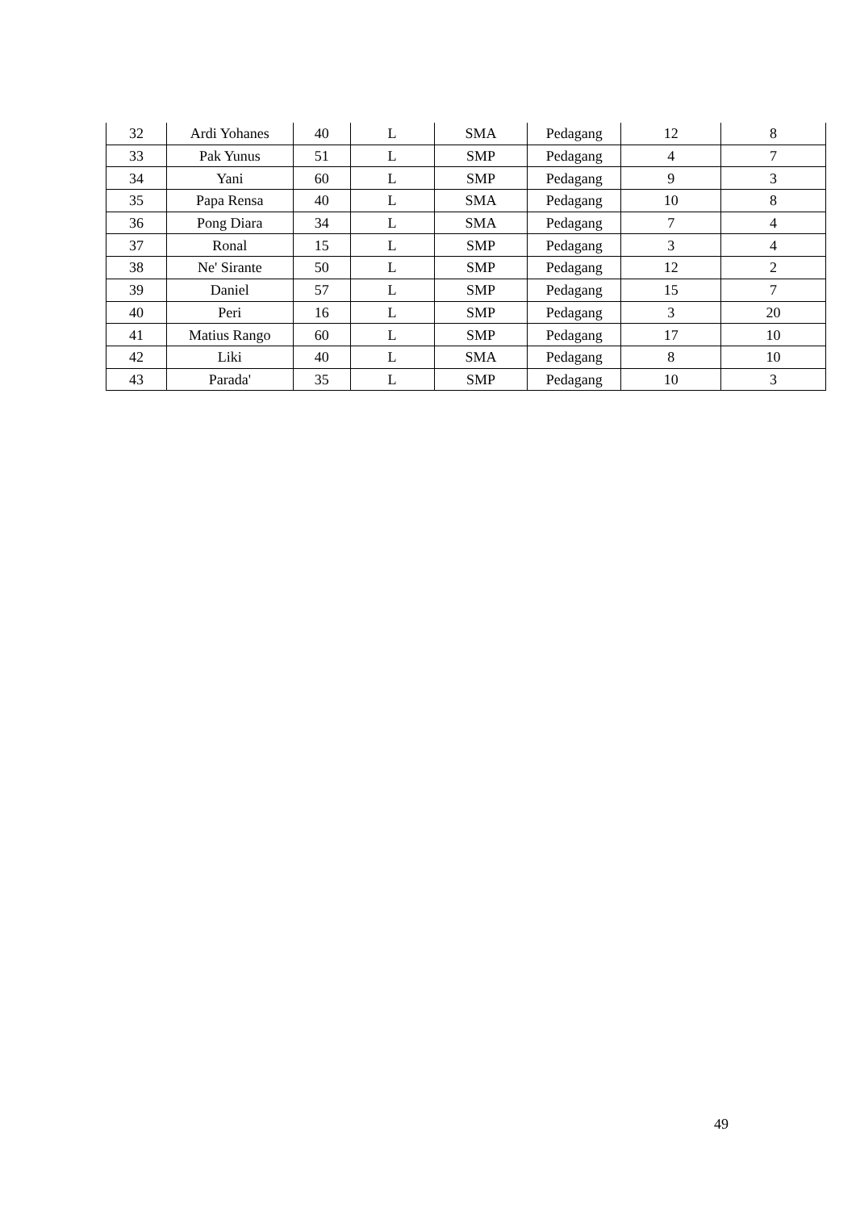| 32 | Ardi Yohanes | 40 | L | SMA | Pedagang | 12 | 8 |
| 33 | Pak Yunus | 51 | L | SMP | Pedagang | 4 | 7 |
| 34 | Yani | 60 | L | SMP | Pedagang | 9 | 3 |
| 35 | Papa Rensa | 40 | L | SMA | Pedagang | 10 | 8 |
| 36 | Pong Diara | 34 | L | SMA | Pedagang | 7 | 4 |
| 37 | Ronal | 15 | L | SMP | Pedagang | 3 | 4 |
| 38 | Ne' Sirante | 50 | L | SMP | Pedagang | 12 | 2 |
| 39 | Daniel | 57 | L | SMP | Pedagang | 15 | 7 |
| 40 | Peri | 16 | L | SMP | Pedagang | 3 | 20 |
| 41 | Matius Rango | 60 | L | SMP | Pedagang | 17 | 10 |
| 42 | Liki | 40 | L | SMA | Pedagang | 8 | 10 |
| 43 | Parada' | 35 | L | SMP | Pedagang | 10 | 3 |
49